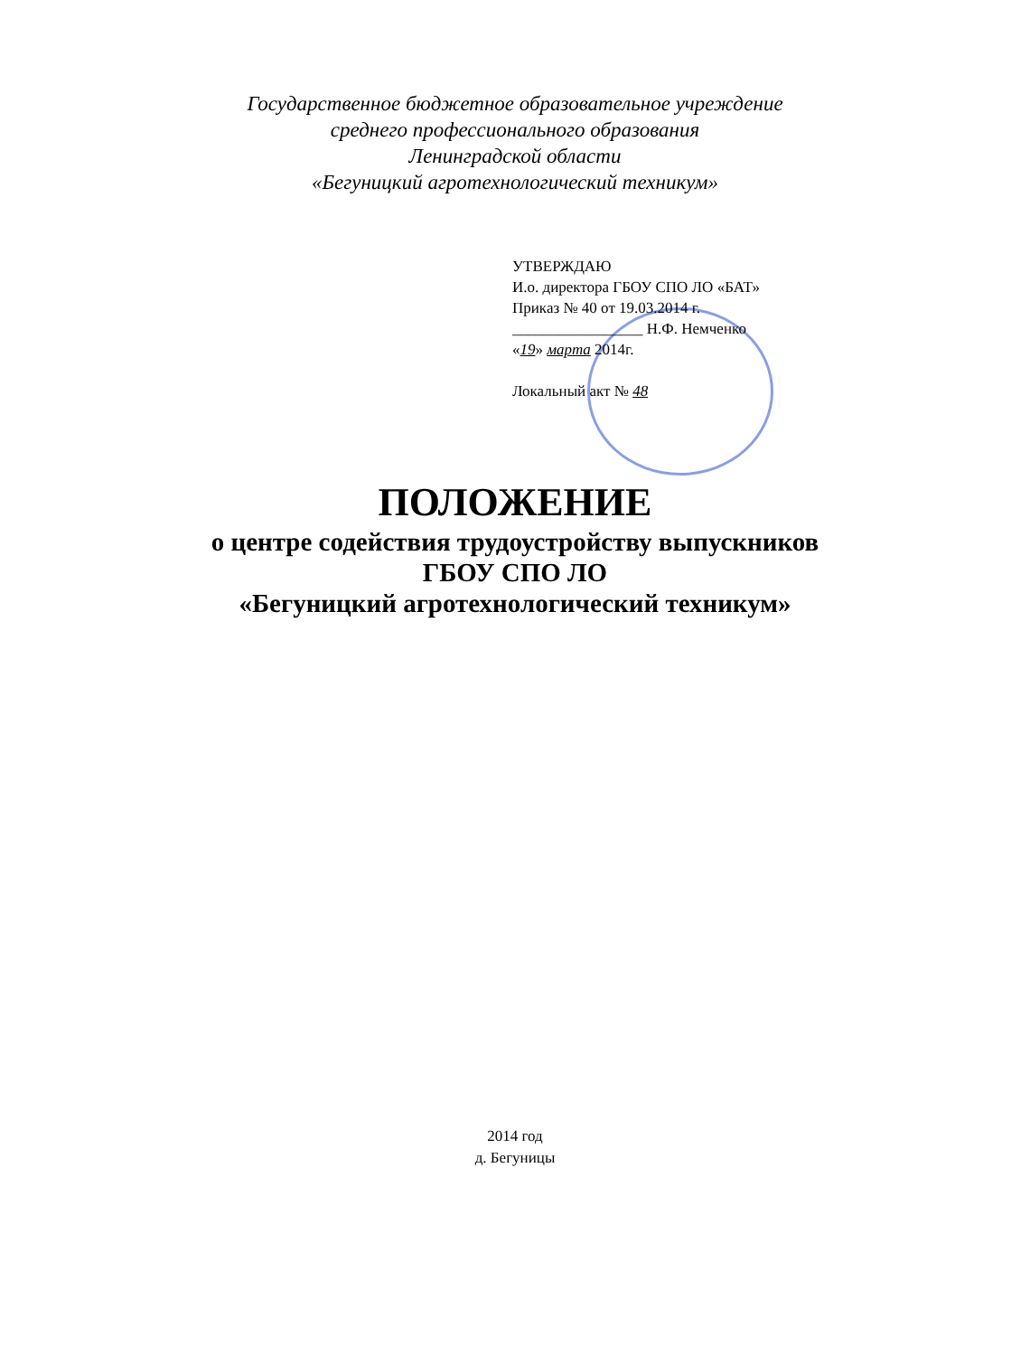Государственное бюджетное образовательное учреждение
среднего профессионального образования
Ленинградской области
«Бегуницкий агротехнологический техникум»
УТВЕРЖДАЮ
И.о. директора ГБОУ СПО ЛО «БАТ»
Приказ № 40 от 19.03.2014 г.
_________________ Н.Ф. Немченко
«19» марта 2014г.
Локальный акт № 48
ПОЛОЖЕНИЕ
о центре содействия трудоустройству выпускников
ГБОУ СПО ЛО
«Бегуницкий агротехнологический техникум»
2014 год
д. Бегуницы